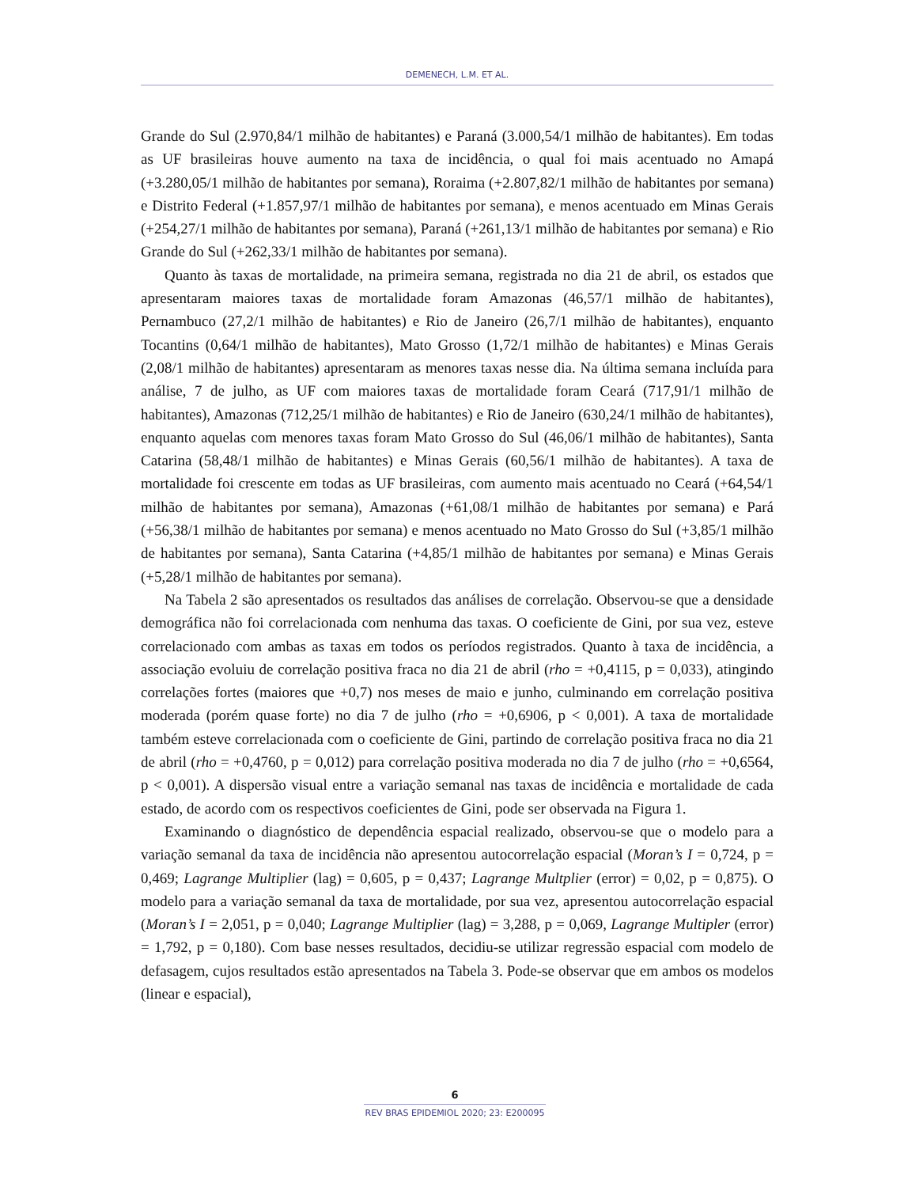DEMENECH, L.M. ET AL.
Grande do Sul (2.970,84/1 milhão de habitantes) e Paraná (3.000,54/1 milhão de habitantes). Em todas as UF brasileiras houve aumento na taxa de incidência, o qual foi mais acentuado no Amapá (+3.280,05/1 milhão de habitantes por semana), Roraima (+2.807,82/1 milhão de habitantes por semana) e Distrito Federal (+1.857,97/1 milhão de habitantes por semana), e menos acentuado em Minas Gerais (+254,27/1 milhão de habitantes por semana), Paraná (+261,13/1 milhão de habitantes por semana) e Rio Grande do Sul (+262,33/1 milhão de habitantes por semana).
Quanto às taxas de mortalidade, na primeira semana, registrada no dia 21 de abril, os estados que apresentaram maiores taxas de mortalidade foram Amazonas (46,57/1 milhão de habitantes), Pernambuco (27,2/1 milhão de habitantes) e Rio de Janeiro (26,7/1 milhão de habitantes), enquanto Tocantins (0,64/1 milhão de habitantes), Mato Grosso (1,72/1 milhão de habitantes) e Minas Gerais (2,08/1 milhão de habitantes) apresentaram as menores taxas nesse dia. Na última semana incluída para análise, 7 de julho, as UF com maiores taxas de mortalidade foram Ceará (717,91/1 milhão de habitantes), Amazonas (712,25/1 milhão de habitantes) e Rio de Janeiro (630,24/1 milhão de habitantes), enquanto aquelas com menores taxas foram Mato Grosso do Sul (46,06/1 milhão de habitantes), Santa Catarina (58,48/1 milhão de habitantes) e Minas Gerais (60,56/1 milhão de habitantes). A taxa de mortalidade foi crescente em todas as UF brasileiras, com aumento mais acentuado no Ceará (+64,54/1 milhão de habitantes por semana), Amazonas (+61,08/1 milhão de habitantes por semana) e Pará (+56,38/1 milhão de habitantes por semana) e menos acentuado no Mato Grosso do Sul (+3,85/1 milhão de habitantes por semana), Santa Catarina (+4,85/1 milhão de habitantes por semana) e Minas Gerais (+5,28/1 milhão de habitantes por semana).
Na Tabela 2 são apresentados os resultados das análises de correlação. Observou-se que a densidade demográfica não foi correlacionada com nenhuma das taxas. O coeficiente de Gini, por sua vez, esteve correlacionado com ambas as taxas em todos os períodos registrados. Quanto à taxa de incidência, a associação evoluiu de correlação positiva fraca no dia 21 de abril (rho = +0,4115, p = 0,033), atingindo correlações fortes (maiores que +0,7) nos meses de maio e junho, culminando em correlação positiva moderada (porém quase forte) no dia 7 de julho (rho = +0,6906, p < 0,001). A taxa de mortalidade também esteve correlacionada com o coeficiente de Gini, partindo de correlação positiva fraca no dia 21 de abril (rho = +0,4760, p = 0,012) para correlação positiva moderada no dia 7 de julho (rho = +0,6564, p < 0,001). A dispersão visual entre a variação semanal nas taxas de incidência e mortalidade de cada estado, de acordo com os respectivos coeficientes de Gini, pode ser observada na Figura 1.
Examinando o diagnóstico de dependência espacial realizado, observou-se que o modelo para a variação semanal da taxa de incidência não apresentou autocorrelação espacial (Moran’s I = 0,724, p = 0,469; Lagrange Multiplier (lag) = 0,605, p = 0,437; Lagrange Multplier (error) = 0,02, p = 0,875). O modelo para a variação semanal da taxa de mortalidade, por sua vez, apresentou autocorrelação espacial (Moran’s I = 2,051, p = 0,040; Lagrange Multiplier (lag) = 3,288, p = 0,069, Lagrange Multipler (error) = 1,792, p = 0,180). Com base nesses resultados, decidiu-se utilizar regressão espacial com modelo de defasagem, cujos resultados estão apresentados na Tabela 3. Pode-se observar que em ambos os modelos (linear e espacial),
6
REV BRAS EPIDEMIOL 2020; 23: E200095